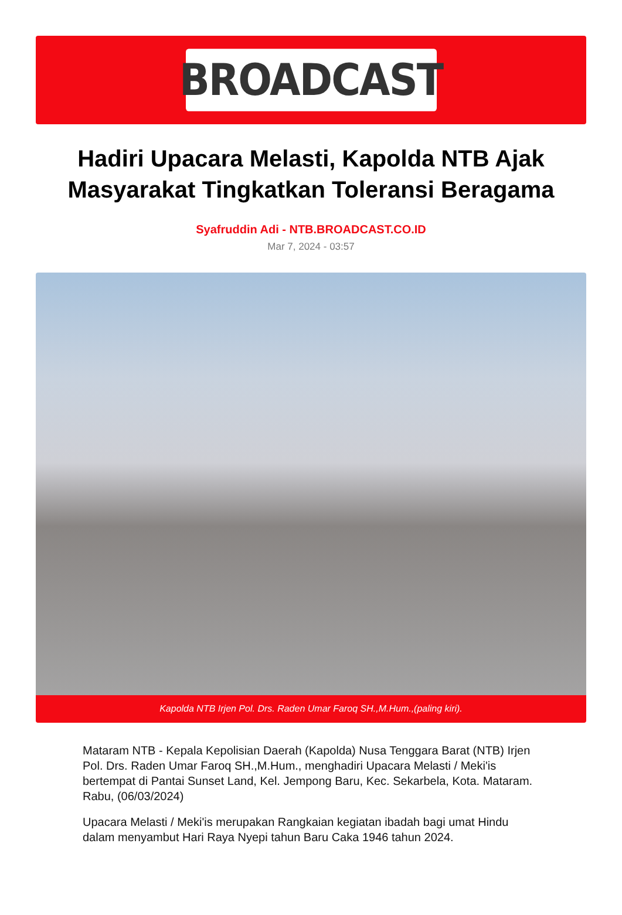BROADCAST
Hadiri Upacara Melasti, Kapolda NTB Ajak Masyarakat Tingkatkan Toleransi Beragama
Syafruddin Adi - NTB.BROADCAST.CO.ID
Mar 7, 2024 - 03:57
Kapolda NTB Irjen Pol. Drs. Raden Umar Faroq SH.,M.Hum.,(paling kiri).
Mataram NTB - Kepala Kepolisian Daerah (Kapolda) Nusa Tenggara Barat (NTB) Irjen Pol. Drs. Raden Umar Faroq SH.,M.Hum., menghadiri Upacara Melasti / Meki'is bertempat di Pantai Sunset Land, Kel. Jempong Baru, Kec. Sekarbela, Kota. Mataram. Rabu, (06/03/2024)
Upacara Melasti / Meki'is merupakan Rangkaian kegiatan ibadah bagi umat Hindu dalam menyambut Hari Raya Nyepi tahun Baru Caka 1946 tahun 2024.